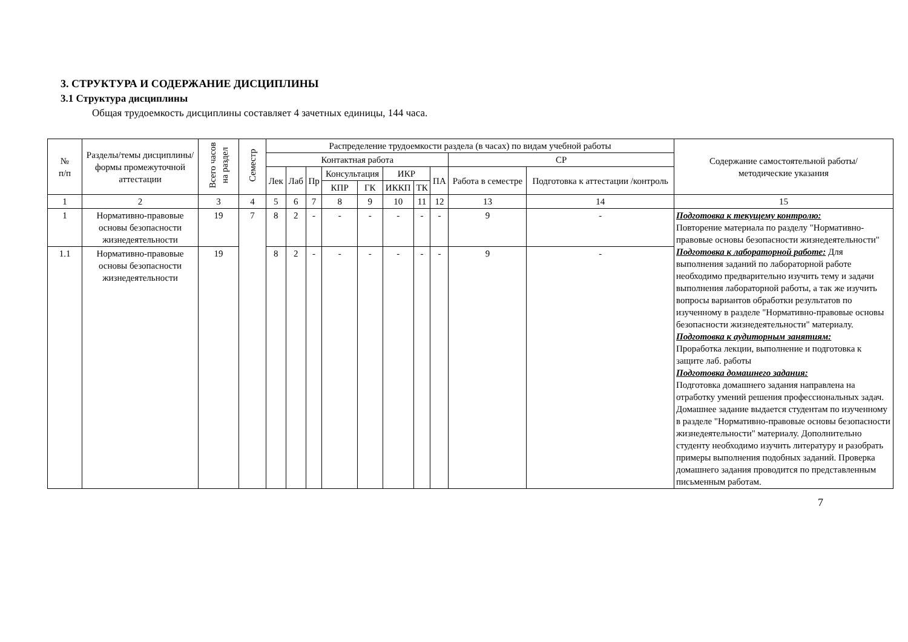3. СТРУКТУРА И СОДЕРЖАНИЕ ДИСЦИПЛИНЫ
3.1 Структура дисциплины
Общая трудоемкость дисциплины составляет 4 зачетных единицы, 144 часа.
| № п/п | Разделы/темы дисциплины/формы промежуточной аттестации | Всего часов на раздел | Семестр | Распределение трудоемкости раздела (в часах) по видам учебной работы | | | | | | | | | | Содержание самостоятельной работы/ методические указания |
| --- | --- | --- | --- | --- | --- | --- | --- | --- | --- | --- | --- | --- | --- | --- |
| | | | | Контактная работа | | | | | | | | СР | | |
| | | | | Лек | Лаб | Пр | Консультация | | ИКР | | ПА | Работа в семестре | Подготовка к аттестации /контроль | |
| | | | | | | | КПР | ГК | ИККП | ТК | | | | |
| 1 | 2 | 3 | 4 | 5 | 6 | 7 | 8 | 9 | 10 | 11 | 12 | 13 | 14 | 15 |
| 1 | Нормативно-правовые основы безопасности жизнедеятельности | 19 | 7 | 8 | 2 | - | - | - | - | - | - | 9 | - | Подготовка к текущему контролю: Повторение материала по разделу "Нормативно-правовые основы безопасности жизнедеятельности" Подготовка к лабораторной работе: Для выполнения заданий по лабораторной работе необходимо предварительно изучить тему и задачи выполнения лабораторной работы, а так же изучить вопросы вариантов обработки результатов по изученному в разделе "Нормативно-правовые основы безопасности жизнедеятельности" материалу. Подготовка к аудиторным занятиям: Проработка лекции, выполнение и подготовка к защите лаб. работы Подготовка домашнего задания: Подготовка домашнего задания направлена на отработку умений решения профессиональных задач. Домашнее задание выдается студентам по изученному в разделе "Нормативно-правовые основы безопасности жизнедеятельности" материалу. Дополнительно студенту необходимо изучить литературу и разобрать примеры выполнения подобных заданий. Проверка домашнего задания проводится по представленным письменным работам. |
| 1.1 | Нормативно-правовые основы безопасности жизнедеятельности | 19 | | 8 | 2 | - | - | - | - | - | - | 9 | - | |
7